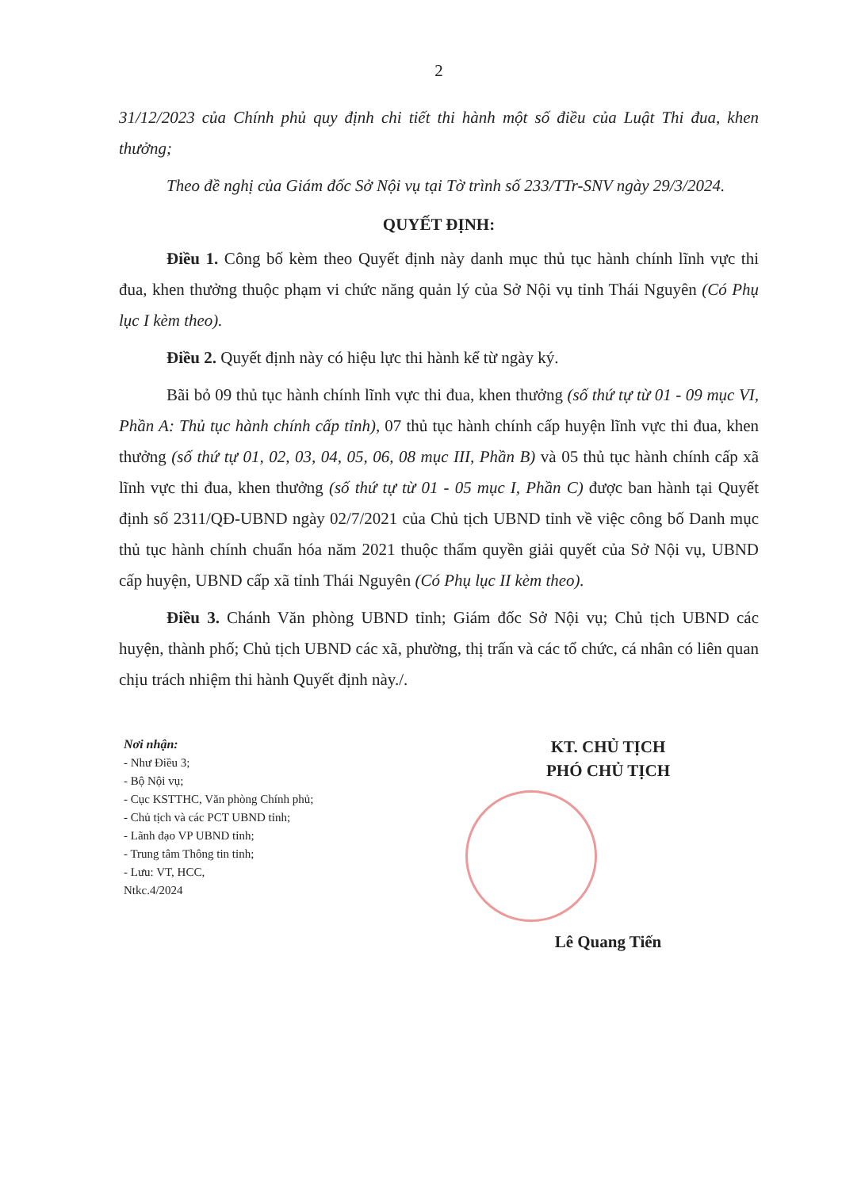2
31/12/2023 của Chính phủ quy định chi tiết thi hành một số điều của Luật Thi đua, khen thưởng;
Theo đề nghị của Giám đốc Sở Nội vụ tại Tờ trình số 233/TTr-SNV ngày 29/3/2024.
QUYẾT ĐỊNH:
Điều 1. Công bố kèm theo Quyết định này danh mục thủ tục hành chính lĩnh vực thi đua, khen thưởng thuộc phạm vi chức năng quản lý của Sở Nội vụ tỉnh Thái Nguyên (Có Phụ lục I kèm theo).
Điều 2. Quyết định này có hiệu lực thi hành kể từ ngày ký.
Bãi bỏ 09 thủ tục hành chính lĩnh vực thi đua, khen thưởng (số thứ tự từ 01 - 09 mục VI, Phần A: Thủ tục hành chính cấp tỉnh), 07 thủ tục hành chính cấp huyện lĩnh vực thi đua, khen thưởng (số thứ tự 01, 02, 03, 04, 05, 06, 08 mục III, Phần B) và 05 thủ tục hành chính cấp xã lĩnh vực thi đua, khen thưởng (số thứ tự từ 01 - 05 mục I, Phần C) được ban hành tại Quyết định số 2311/QĐ-UBND ngày 02/7/2021 của Chủ tịch UBND tỉnh về việc công bố Danh mục thủ tục hành chính chuẩn hóa năm 2021 thuộc thẩm quyền giải quyết của Sở Nội vụ, UBND cấp huyện, UBND cấp xã tỉnh Thái Nguyên (Có Phụ lục II kèm theo).
Điều 3. Chánh Văn phòng UBND tỉnh; Giám đốc Sở Nội vụ; Chủ tịch UBND các huyện, thành phố; Chủ tịch UBND các xã, phường, thị trấn và các tổ chức, cá nhân có liên quan chịu trách nhiệm thi hành Quyết định này./.
Nơi nhận:
- Như Điều 3;
- Bộ Nội vụ;
- Cục KSTTHC, Văn phòng Chính phủ;
- Chủ tịch và các PCT UBND tỉnh;
- Lãnh đạo VP UBND tỉnh;
- Trung tâm Thông tin tỉnh;
- Lưu: VT, HCC,
Ntkc.4/2024
KT. CHỦ TỊCH
PHÓ CHỦ TỊCH
Lê Quang Tiến